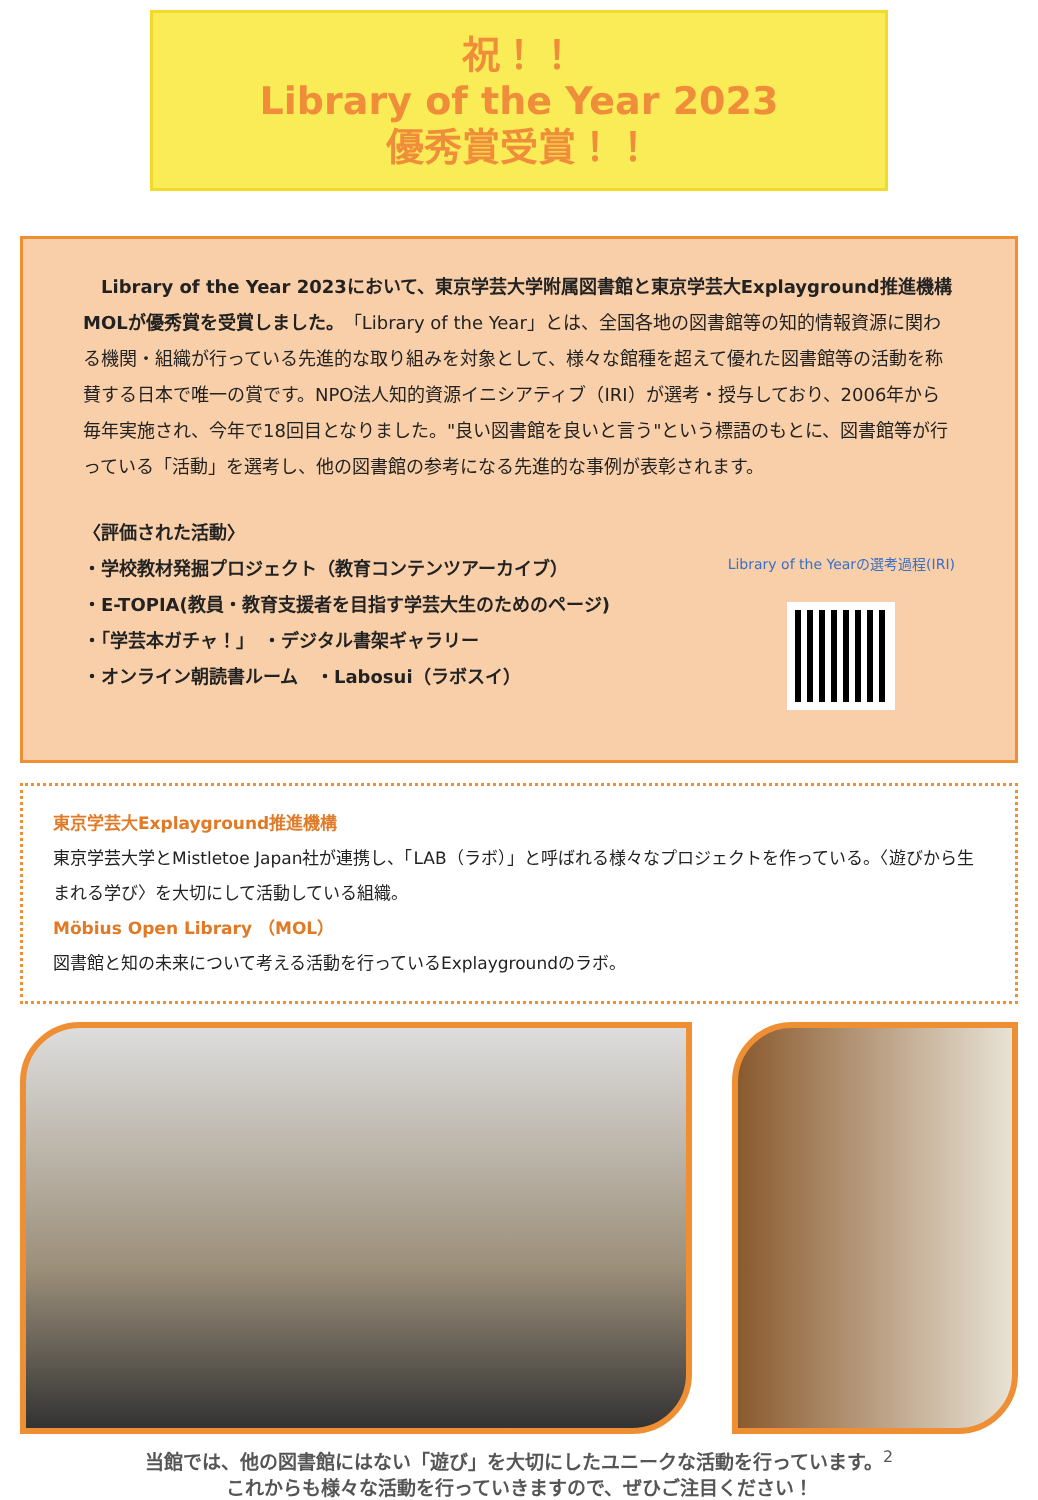祝！！
Library of the Year 2023
優秀賞受賞！！
　Library of the Year 2023において、東京学芸大学附属図書館と東京学芸大Explayground推進機構MOLが優秀賞を受賞しました。「Library of the Year」とは、全国各地の図書館等の知的情報資源に関わる機関・組織が行っている先進的な取り組みを対象として、様々な館種を超えて優れた図書館等の活動を称賛する日本で唯一の賞です。NPO法人知的資源イニシアティブ（IRI）が選考・授与しており、2006年から毎年実施され、今年で18回目となりました。"良い図書館を良いと言う"という標語のもとに、図書館等が行っている「活動」を選考し、他の図書館の参考になる先進的な事例が表彰されます。
〈評価された活動〉
・学校教材発掘プロジェクト（教育コンテンツアーカイブ）
・E-TOPIA(教員・教育支援者を目指す学芸大生のためのページ)
・「学芸本ガチャ！」　・デジタル書架ギャラリー
・オンライン朝読書ルーム　・Labosui（ラボスイ）
Library of the Yearの選考過程(IRI)
東京学芸大Explayground推進機構
東京学芸大学とMistletoe Japan社が連携し、「LAB（ラボ）」と呼ばれる様々なプロジェクトを作っている。〈遊びから生まれる学び〉を大切にして活動している組織。
Möbius Open Library （MOL）
図書館と知の未来について考える活動を行っているExplaygroundのラボ。
当館では、他の図書館にはない「遊び」を大切にしたユニークな活動を行っています。<sup>2</sup>
これからも様々な活動を行っていきますので、ぜひご注目ください！